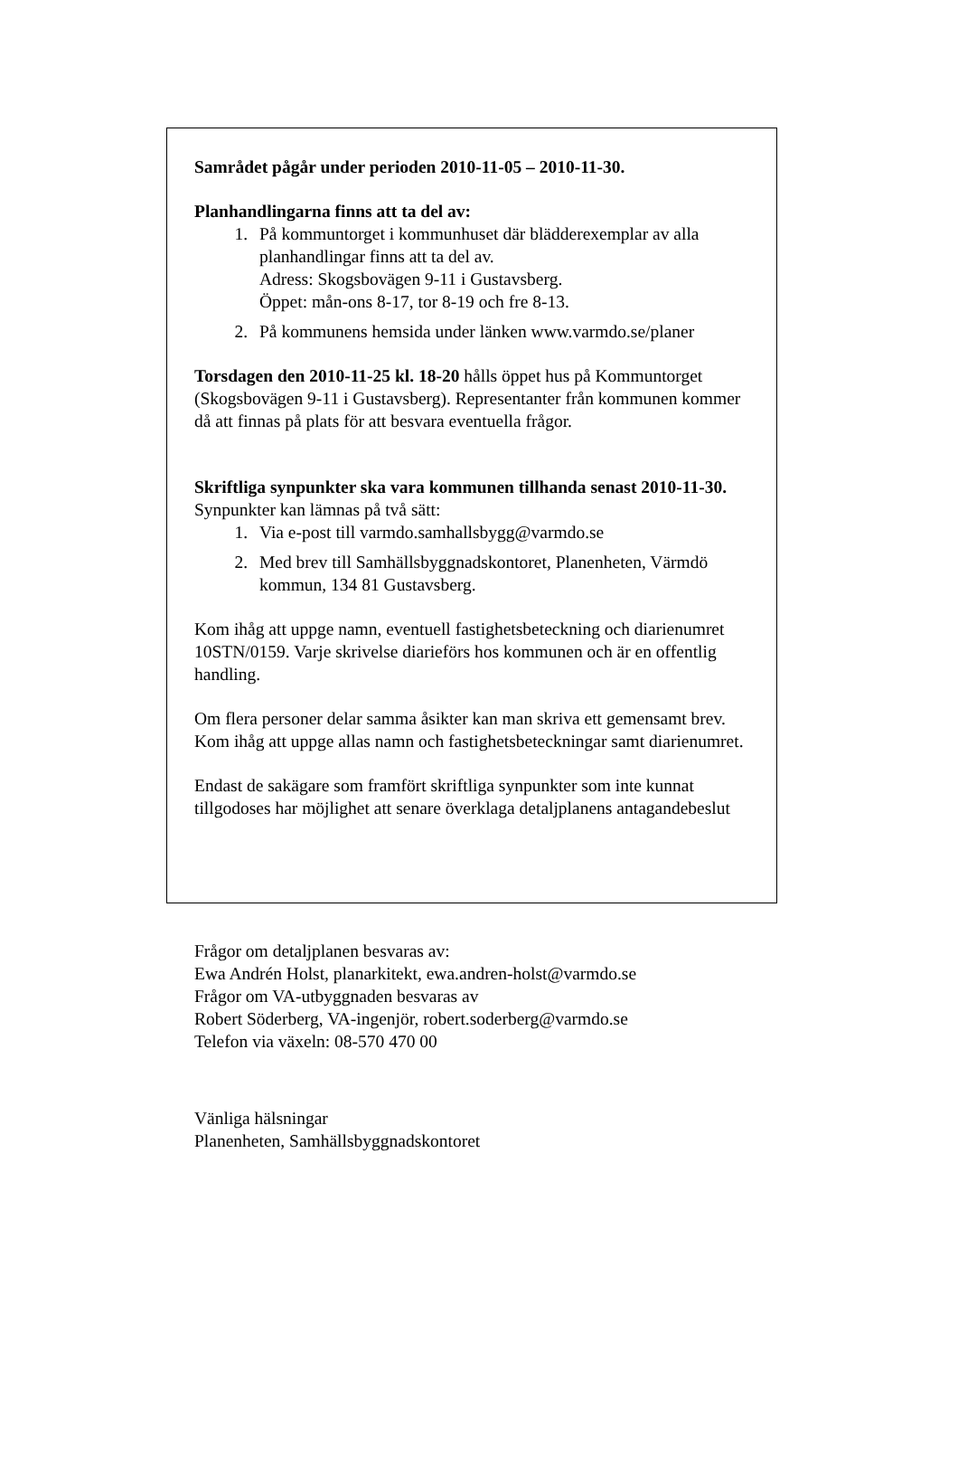Samrådet pågår under perioden 2010-11-05 – 2010-11-30.
Planhandlingarna finns att ta del av:
1. På kommuntorget i kommunhuset där blädderexemplar av alla planhandlingar finns att ta del av.
Adress: Skogsbovägen 9-11 i Gustavsberg.
Öppet: mån-ons 8-17, tor 8-19 och fre 8-13.
2. På kommunens hemsida under länken www.varmdo.se/planer
Torsdagen den 2010-11-25 kl. 18-20 hålls öppet hus på Kommuntorget (Skogsbovägen 9-11 i Gustavsberg). Representanter från kommunen kommer då att finnas på plats för att besvara eventuella frågor.
Skriftliga synpunkter ska vara kommunen tillhanda senast 2010-11-30. Synpunkter kan lämnas på två sätt:
1. Via e-post till varmdo.samhallsbygg@varmdo.se
2. Med brev till Samhällsbyggnadskontoret, Planenheten, Värmdö kommun, 134 81 Gustavsberg.
Kom ihåg att uppge namn, eventuell fastighetsbeteckning och diarienumret 10STN/0159. Varje skrivelse diarieförs hos kommunen och är en offentlig handling.
Om flera personer delar samma åsikter kan man skriva ett gemensamt brev. Kom ihåg att uppge allas namn och fastighetsbeteckningar samt diarienumret.
Endast de sakägare som framfört skriftliga synpunkter som inte kunnat tillgodoses har möjlighet att senare överklaga detaljplanens antagandebeslut
Frågor om detaljplanen besvaras av:
Ewa Andrén Holst, planarkitekt, ewa.andren-holst@varmdo.se
Frågor om VA-utbyggnaden besvaras av
Robert Söderberg, VA-ingenjör, robert.soderberg@varmdo.se
Telefon via växeln: 08-570 470 00
Vänliga hälsningar
Planenheten, Samhällsbyggnadskontoret